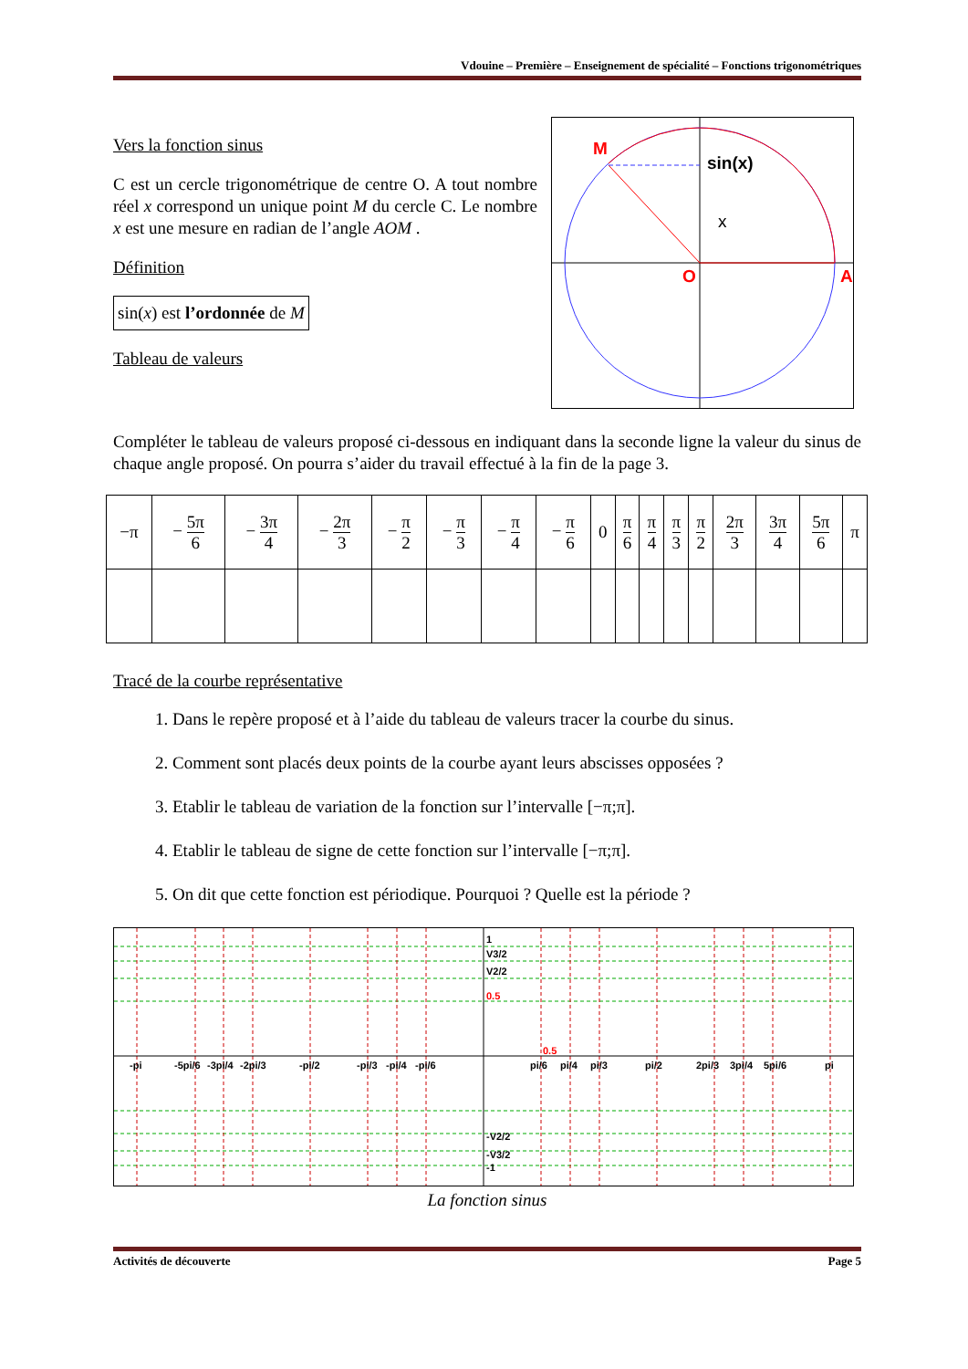Vdouine – Première – Enseignement de spécialité – Fonctions trigonométriques
Vers la fonction sinus
C est un cercle trigonométrique de centre O. A tout nombre réel x correspond un unique point M du cercle C. Le nombre x est une mesure en radian de l’angle AOM .
Définition
sin(x) est l’ordonnée de M
Tableau de valeurs
M
sin(x)
x
O
A
Compléter le tableau de valeurs proposé ci-dessous en indiquant dans la seconde ligne la valeur du sinus de chaque angle proposé. On pourra s’aider du travail effectué à la fin de la page 3.
| −π | − 5π 6 | − 3π 4 | − 2π 3 | − π 2 | − π 3 | − π 4 | − π 6 | 0 | π 6 | π 4 | π 3 | π 2 | 2π 3 | 3π 4 | 5π 6 | π |
Tracé de la courbe représentative
1. Dans le repère proposé et à l’aide du tableau de valeurs tracer la courbe du sinus.
2. Comment sont placés deux points de la courbe ayant leurs abscisses opposées ?
3. Etablir le tableau de variation de la fonction sur l’intervalle [−π;π].
4. Etablir le tableau de signe de cette fonction sur l’intervalle [−π;π].
5. On dit que cette fonction est périodique. Pourquoi ? Quelle est la période ?
1
V3/2
V2/2
0.5
0.5
-pi
-5pi/6
-3pi/4
-2pi/3
-pi/2
-pi/3
-pi/4
-pi/6
pi/6
pi/4
pi/3
pi/2
2pi/3
3pi/4
5pi/6
pi
-V2/2
-V3/2
-1
La fonction sinus
Activités de découverte Page 5